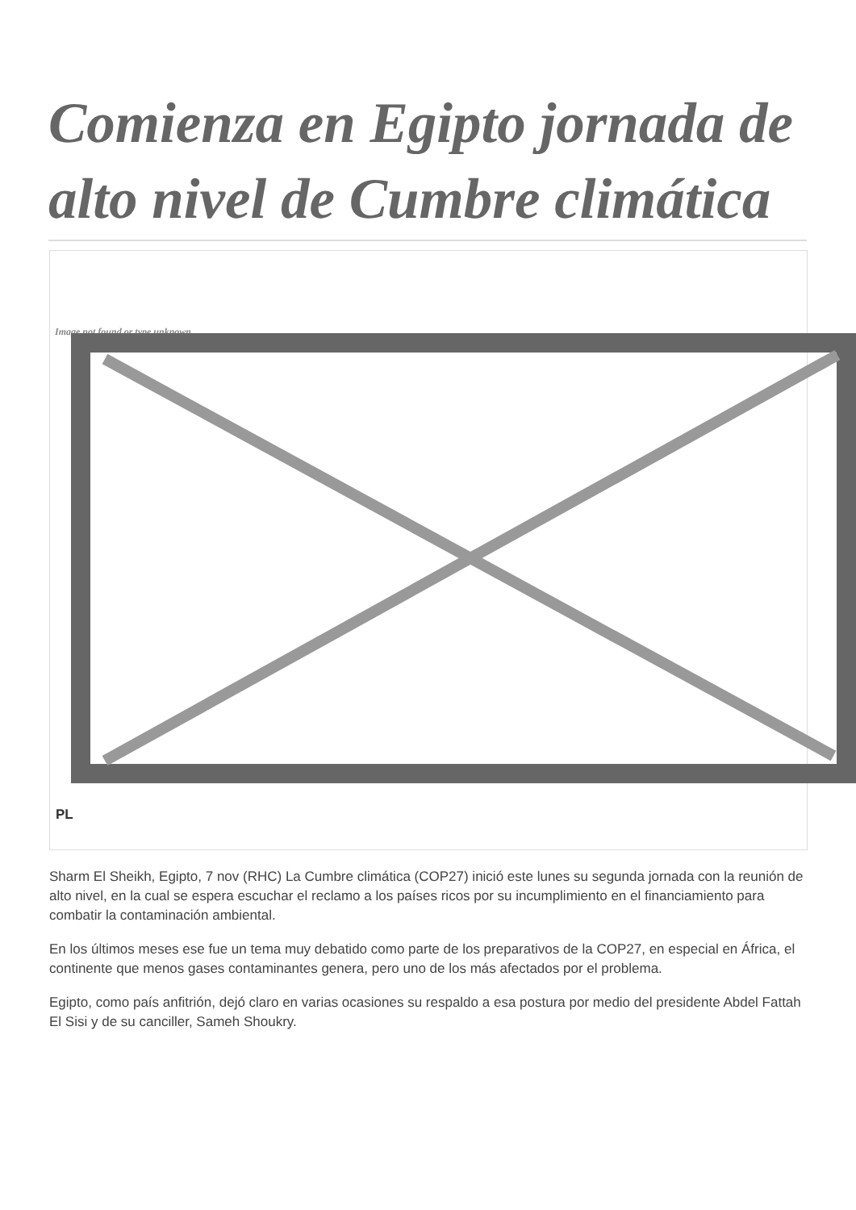Comienza en Egipto jornada de alto nivel de Cumbre climática
Image not found or type unknown
PL
Sharm El Sheikh, Egipto, 7 nov (RHC) La Cumbre climática (COP27) inició este lunes su segunda jornada con la reunión de alto nivel, en la cual se espera escuchar el reclamo a los países ricos por su incumplimiento en el financiamiento para combatir la contaminación ambiental.
En los últimos meses ese fue un tema muy debatido como parte de los preparativos de la COP27, en especial en África, el continente que menos gases contaminantes genera, pero uno de los más afectados por el problema.
Egipto, como país anfitrión, dejó claro en varias ocasiones su respaldo a esa postura por medio del presidente Abdel Fattah El Sisi y de su canciller, Sameh Shoukry.